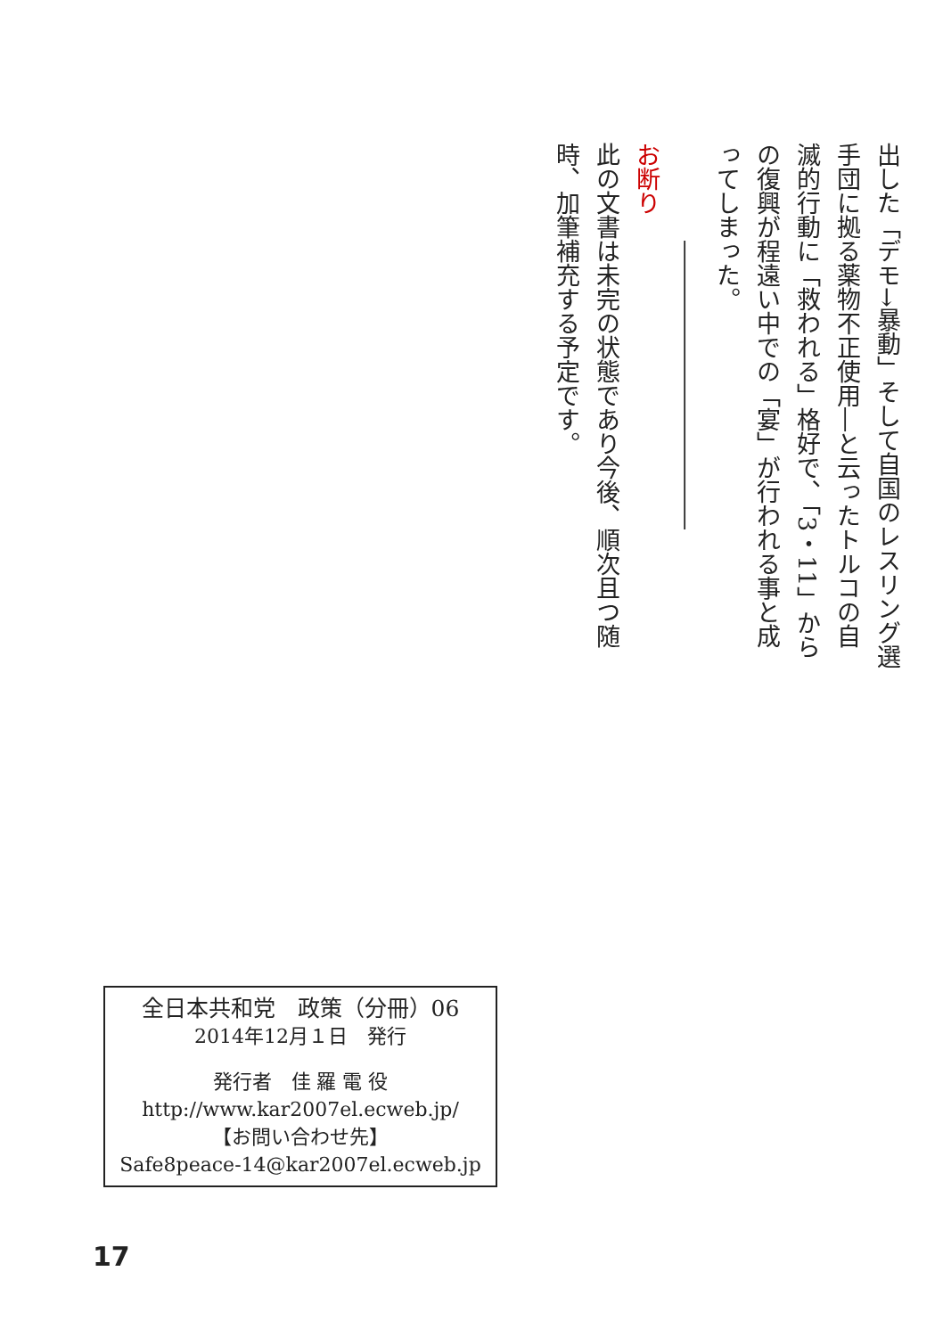出した「デモ→暴動」そして自国のレスリング選手団に拠る薬物不正使用―と云ったトルコの自滅的行動に「救われる」格好で、「3・11」からの復興が程遠い中での「宴」が行われる事と成ってしまった。
――――――――――――
お断り
此の文書は未完の状態であり今後、順次且つ随時、加筆補充する予定です。
全日本共和党　政策（分冊）06
2014年12月１日　発行
発行者　佳 羅 電 役
http://www.kar2007el.ecweb.jp/
【お問い合わせ先】
Safe8peace-14@kar2007el.ecweb.jp
17